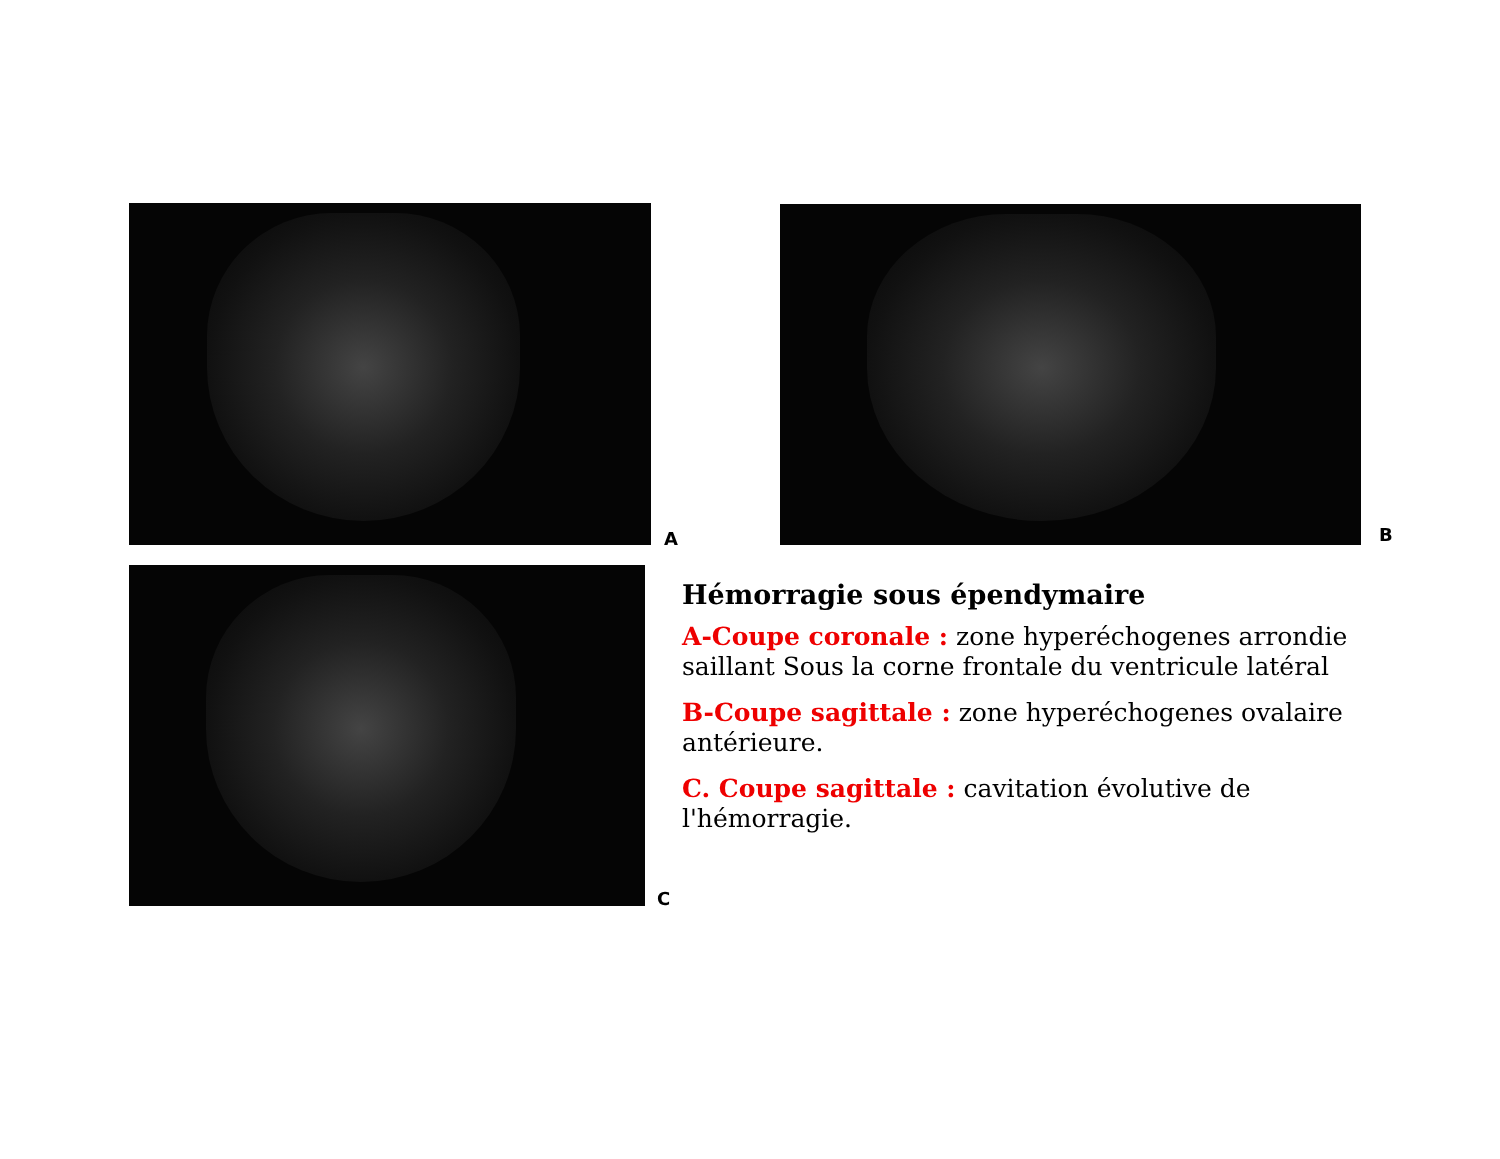A B
C
Hémorragie sous épendymaire
A-Coupe coronale : zone hyperéchogenes arrondie saillant Sous la corne frontale du ventricule latéral
B-Coupe sagittale : zone hyperéchogenes ovalaire antérieure.
C. Coupe sagittale : cavitation évolutive de l'hémorragie.